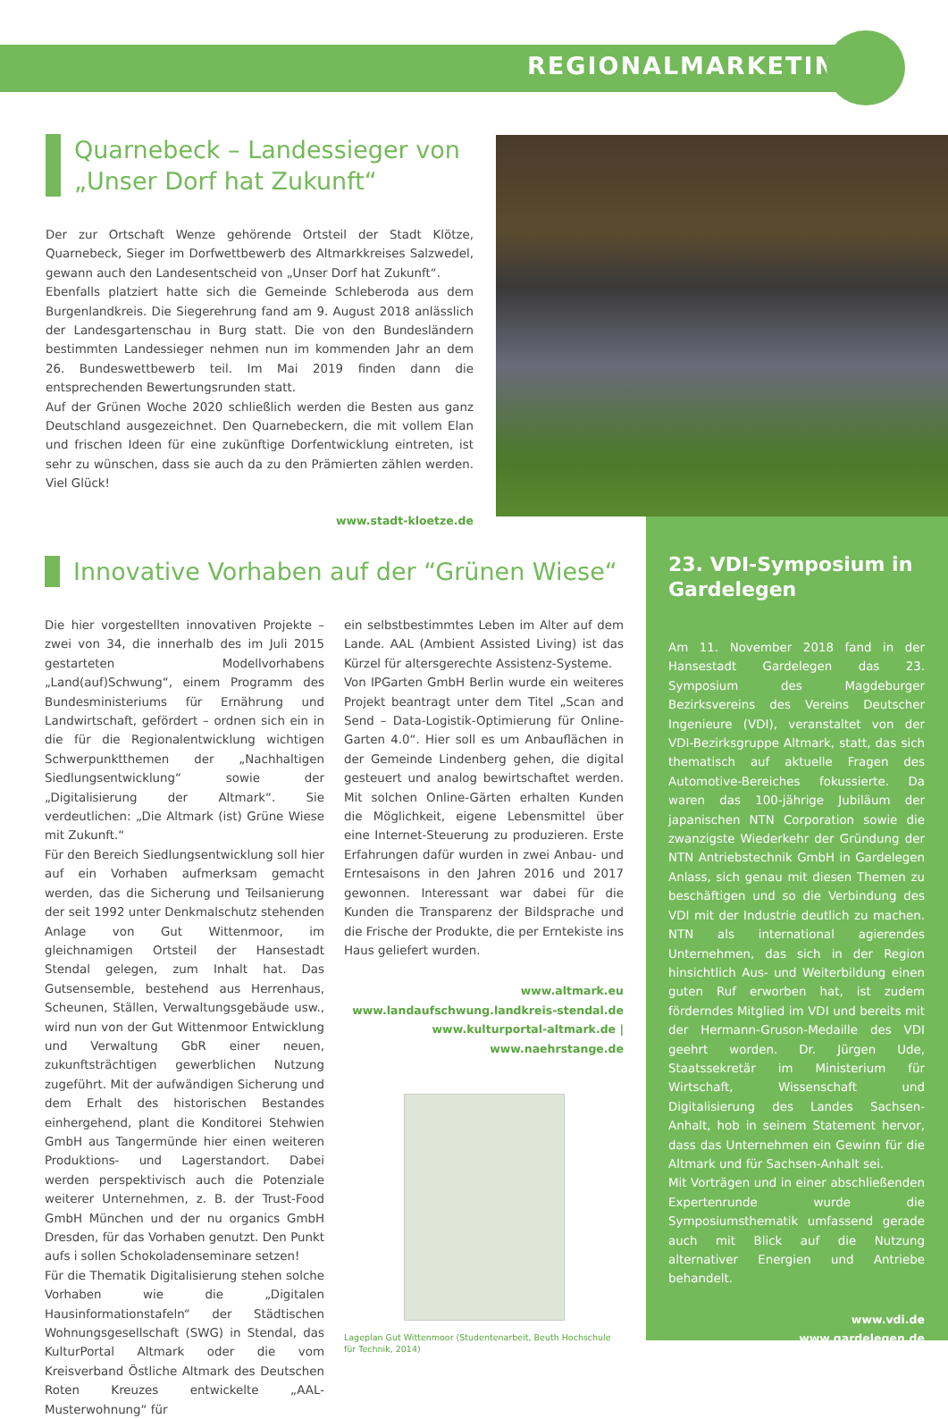REGIONALMARKETING
Quarnebeck – Landessieger von „Unser Dorf hat Zukunft“
Der zur Ortschaft Wenze gehörende Ortsteil der Stadt Klötze, Quarnebeck, Sieger im Dorfwettbewerb des Altmarkkreises Salzwedel, gewann auch den Landesentscheid von „Unser Dorf hat Zukunft“.
Ebenfalls platziert hatte sich die Gemeinde Schleberoda aus dem Burgenlandkreis. Die Siegerehrung fand am 9. August 2018 anlässlich der Landesgartenschau in Burg statt. Die von den Bundesländern bestimmten Landessieger nehmen nun im kommenden Jahr an dem 26. Bundeswettbewerb teil. Im Mai 2019 finden dann die entsprechenden Bewertungsrunden statt.
Auf der Grünen Woche 2020 schließlich werden die Besten aus ganz Deutschland ausgezeichnet. Den Quarnebeckern, die mit vollem Elan und frischen Ideen für eine zukünftige Dorfentwicklung eintreten, ist sehr zu wünschen, dass sie auch da zu den Prämierten zählen werden. Viel Glück!
www.stadt-kloetze.de
Innovative Vorhaben auf der “Grünen Wiese“
Die hier vorgestellten innovativen Projekte – zwei von 34, die innerhalb des im Juli 2015 gestarteten Modellvorhabens „Land(auf)Schwung“, einem Programm des Bundesministeriums für Ernährung und Landwirtschaft, gefördert – ordnen sich ein in die für die Regionalentwicklung wichtigen Schwerpunktthemen der „Nachhaltigen Siedlungsentwicklung“ sowie der „Digitalisierung der Altmark“. Sie verdeutlichen: „Die Altmark (ist) Grüne Wiese mit Zukunft.“
Für den Bereich Siedlungsentwicklung soll hier auf ein Vorhaben aufmerksam gemacht werden, das die Sicherung und Teilsanierung der seit 1992 unter Denkmalschutz stehenden Anlage von Gut Wittenmoor, im gleichnamigen Ortsteil der Hansestadt Stendal gelegen, zum Inhalt hat. Das Gutsensemble, bestehend aus Herrenhaus, Scheunen, Ställen, Verwaltungsgebäude usw., wird nun von der Gut Wittenmoor Entwicklung und Verwaltung GbR einer neuen, zukunftsträchtigen gewerblichen Nutzung zugeführt. Mit der aufwändigen Sicherung und dem Erhalt des historischen Bestandes einhergehend, plant die Konditorei Stehwien GmbH aus Tangermünde hier einen weiteren Produktions- und Lagerstandort. Dabei werden perspektivisch auch die Potenziale weiterer Unternehmen, z. B. der Trust-Food GmbH München und der nu organics GmbH Dresden, für das Vorhaben genutzt. Den Punkt aufs i sollen Schokoladenseminare setzen!
Für die Thematik Digitalisierung stehen solche Vorhaben wie die „Digitalen Hausinformationstafeln“ der Städtischen Wohnungsgesellschaft (SWG) in Stendal, das KulturPortal Altmark oder die vom Kreisverband Östliche Altmark des Deutschen Roten Kreuzes entwickelte „AAL-Musterwohnung“ für
ein selbstbestimmtes Leben im Alter auf dem Lande. AAL (Ambient Assisted Living) ist das Kürzel für altersgerechte Assistenz-Systeme.
Von IPGarten GmbH Berlin wurde ein weiteres Projekt beantragt unter dem Titel „Scan and Send – Data-Logistik-Optimierung für Online-Garten 4.0“. Hier soll es um Anbauflächen in der Gemeinde Lindenberg gehen, die digital gesteuert und analog bewirtschaftet werden. Mit solchen Online-Gärten erhalten Kunden die Möglichkeit, eigene Lebensmittel über eine Internet-Steuerung zu produzieren. Erste Erfahrungen dafür wurden in zwei Anbau- und Erntesaisons in den Jahren 2016 und 2017 gewonnen. Interessant war dabei für die Kunden die Transparenz der Bildsprache und die Frische der Produkte, die per Erntekiste ins Haus geliefert wurden.
www.altmark.eu
www.landaufschwung.landkreis-stendal.de
www.kulturportal-altmark.de | www.naehrstange.de
Lageplan Gut Wittenmoor (Studentenarbeit, Beuth Hochschule für Technik, 2014)
23. VDI-Symposium in Gardelegen
Am 11. November 2018 fand in der Hansestadt Gardelegen das 23. Symposium des Magdeburger Bezirksvereins des Vereins Deutscher Ingenieure (VDI), veranstaltet von der VDI-Bezirksgruppe Altmark, statt, das sich thematisch auf aktuelle Fragen des Automotive-Bereiches fokussierte. Da waren das 100-jährige Jubiläum der japanischen NTN Corporation sowie die zwanzigste Wiederkehr der Gründung der NTN Antriebstechnik GmbH in Gardelegen Anlass, sich genau mit diesen Themen zu beschäftigen und so die Verbindung des VDI mit der Industrie deutlich zu machen. NTN als international agierendes Unternehmen, das sich in der Region hinsichtlich Aus- und Weiterbildung einen guten Ruf erworben hat, ist zudem förderndes Mitglied im VDI und bereits mit der Hermann-Gruson-Medaille des VDI geehrt worden. Dr. Jürgen Ude, Staatssekretär im Ministerium für Wirtschaft, Wissenschaft und Digitalisierung des Landes Sachsen-Anhalt, hob in seinem Statement hervor, dass das Unternehmen ein Gewinn für die Altmark und für Sachsen-Anhalt sei.
Mit Vorträgen und in einer abschließenden Expertenrunde wurde die Symposiumsthematik umfassend gerade auch mit Blick auf die Nutzung alternativer Energien und Antriebe behandelt.
www.vdi.de
www.gardelegen.de